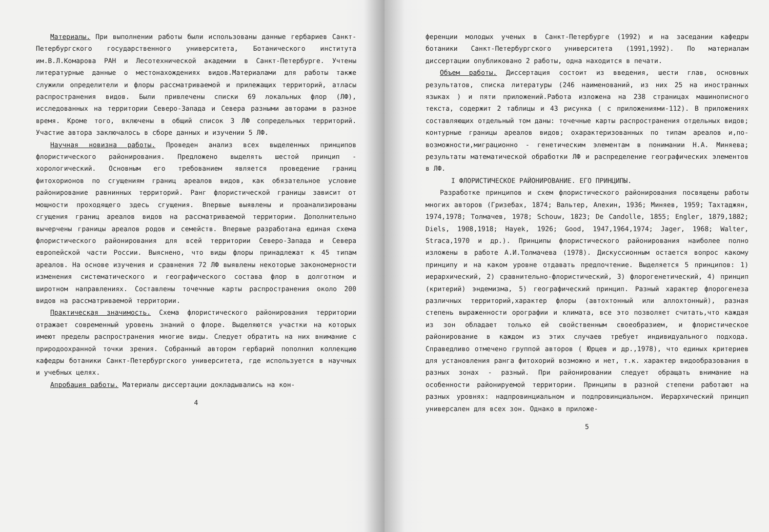Материалы. При выполнении работы были использованы данные гербариев Санкт-Петербургского государственного университета, Ботанического института им.В.Л.Комарова РАН и Лесотехнической академии в Санкт-Петербурге. Учтены литературные данные о местонахождениях видов.Материалами для работы также служили определители и флоры рассматриваемой и прилежащих территорий, атласы распространения видов. Были привлечены списки 69 локальных флор (ЛФ), исследованных на территории Северо-Запада и Севера разными авторами в разное время. Кроме того, включены в общий список 3 ЛФ сопредельных территорий. Участие автора заключалось в сборе данных и изучении 5 ЛФ.
Научная новизна работы. Проведен анализ всех выделенных принципов флористического районирования. Предложено выделять шестой принцип - хорологический. Основным его требованием является проведение границ фитохорионов по сгущениям границ ареалов видов, как обязательное условие районирование равнинных территорий. Ранг флористической границы зависит от мощности проходящего здесь сгущения. Впервые выявлены и проанализированы сгущения границ ареалов видов на рассматриваемой территории. Дополнительно вычерчены границы ареалов родов и семейств. Впервые разработана единая схема флористического районирования для всей территории Северо-Запада и Севера европейской части России. Выяснено, что виды флоры принадлежат к 45 типам ареалов. На основе изучения и сравнения 72 ЛФ выявлены некоторые закономерности изменения систематического и географического состава флор в долготном и широтном направлениях. Составлены точечные карты распространения около 200 видов на рассматриваемой территории.
Практическая значимость. Схема флористического районирования территории отражает современный уровень знаний о флоре. Выделяются участки на которых имеют пределы распространения многие виды. Следует обратить на них внимание с природоохранной точки зрения. Собранный автором гербарий пополнил коллекцию кафедры ботаники Санкт-Петербургского университета, где используется в научных и учебных целях.
Апробация работы. Материалы диссертации докладывались на кон-
4
ференции молодых ученых в Санкт-Петербурге (1992) и на заседании кафедры ботаники Санкт-Петербургского университета (1991,1992). По материалам диссертации опубликовано 2 работы, одна находится в печати.
Объем работы. Диссертация состоит из введения, шести глав, основных результатов, списка литературы (246 наименований, из них 25 на иностранных языках ) и пяти приложений.Работа изложена на 238 страницах машинописного текста, содержит 2 таблицы и 43 рисунка ( с приложениями-112). В приложениях составляющих отдельный том даны: точечные карты распространения отдельных видов; контурные границы ареалов видов; охарактеризованных по типам ареалов и,по-возможности,миграционно - генетическим элементам в понимании Н.А. Миняева; результаты математической обработки ЛФ и распределение географических элементов в ЛФ.
I ФЛОРИСТИЧЕСКОЕ РАЙОНИРОВАНИЕ. ЕГО ПРИНЦИПЫ.
Разработке принципов и схем флористического районирования посвящены работы многих авторов (Гризебах, 1874; Вальтер, Алехин, 1936; Миняев, 1959; Тахтаджян, 1974,1978; Толмачев, 1978; Schouw, 1823; De Candolle, 1855; Engler, 1879,1882; Diels, 1908,1918; Hayek, 1926; Good, 1947,1964,1974; Jager, 1968; Walter, Straca,1970 и др.). Принципы флористического районирования наиболее полно изложены в работе А.И.Толмачева (1978). Дискуссионным остается вопрос какому принципу и на каком уровне отдавать предпочтение. Выделяется 5 принципов: 1) иерархический, 2) сравнительно-флористический, 3) флорогенетический, 4) принцип (критерий) эндемизма, 5) географический принцип. Разный характер флорогенеза различных территорий,характер флоры (автохтонный или аллохтонный), разная степень выраженности орографии и климата, все это позволяет считать,что каждая из зон обладает только ей свойственным своеобразием, и флористическое районирование в каждом из этих случаев требует индивидуального подхода. Справедливо отмечено группой авторов ( Юрцев и др.,1978), что единых критериев для установления ранга фитохорий возможно и нет, т.к. характер видообразования в разных зонах - разный. При районировании следует обращать внимание на особенности районируемой территории. Принципы в разной степени работают на разных уровнях: надпровинциальном и подпровинциальном. Иерархический принцип универсален для всех зон. Однако в приложе-
5